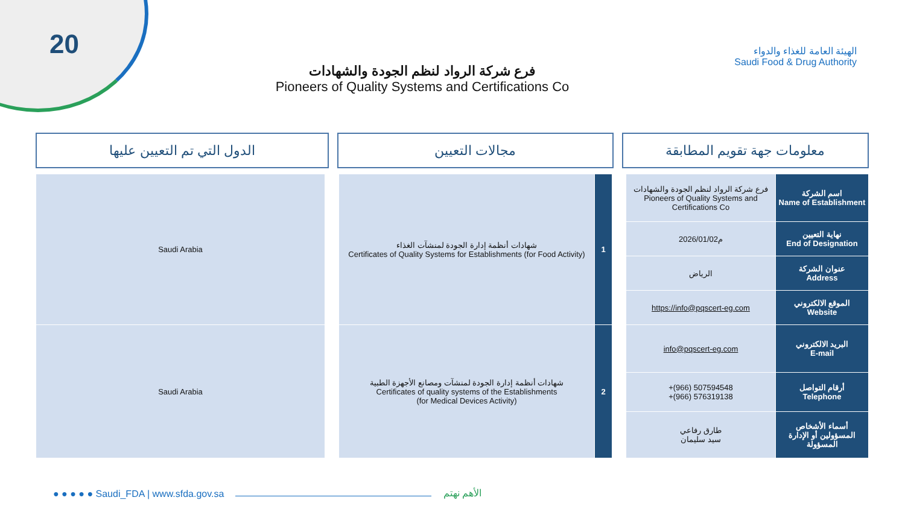20
الهيئة العامة للغذاء والدواء
Saudi Food & Drug Authority
فرع شركة الرواد لنظم الجودة والشهادات
Pioneers of Quality Systems and Certifications Co
معلومات جهة تقويم المطابقة مجالات التعيين الدول التي تم التعيين عليها
| Saudi Arabia | | شهادات أنظمة إدارة الجودة لمنشآت الغذاء Certificates of Quality Systems for Establishments (for Food Activity) | 1 | | فرع شركة الرواد لنظم الجودة والشهادات Pioneers of Quality Systems and Certifications Co | اسم الشركة Name of Establishment |
| | | | | | 2026/01/02م | نهاية التعيين End of Designation |
| | | | | | الرياض | عنوان الشركة Address |
| | | | | | https://info@pqscert-eg.com | الموقع الالكتروني Website |
| Saudi Arabia | | شهادات أنظمة إدارة الجودة لمنشآت ومصانع الأجهزة الطبية Certificates of quality systems of the Establishments (for Medical Devices Activity) | 2 | | info@pqscert-eg.com | البريد الالكتروني E-mail |
| | | | | | +(966) 507594548 +(966) 576319138 | أرقام التواصل Telephone |
| | | | | | طارق رفاعي سيد سليمان | أسماء الأشخاص المسؤولين أو الإدارة المسؤولة |
● ● ● ● ● Saudi_FDA | www.sfda.gov.sa
الأهم نهتم